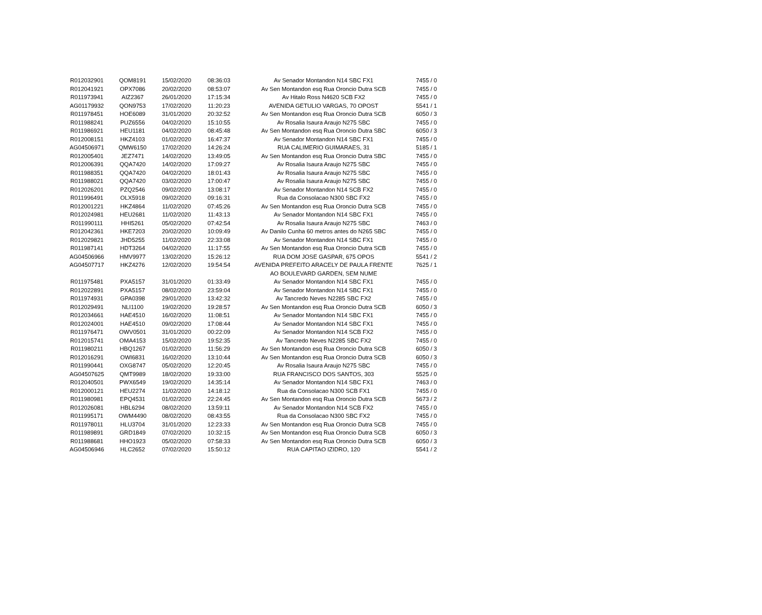| R012032901 | QOM8191 | 15/02/2020 | 08:36:03 | Av Senador Montandon N14 SBC FX1 | 7455 / 0 |
| R012041921 | OPX7086 | 20/02/2020 | 08:53:07 | Av Sen Montandon esq Rua Oroncio Dutra SCB | 7455 / 0 |
| R011973941 | AIZ2367 | 26/01/2020 | 17:15:34 | Av Hitalo Ross N4620 SCB FX2 | 7455 / 0 |
| AG01179932 | QON9753 | 17/02/2020 | 11:20:23 | AVENIDA GETULIO VARGAS, 70 OPOST | 5541 / 1 |
| R011978451 | HOE6089 | 31/01/2020 | 20:32:52 | Av Sen Montandon esq Rua Oroncio Dutra SCB | 6050 / 3 |
| R011988241 | PUZ6556 | 04/02/2020 | 15:10:55 | Av Rosalia Isaura Araujo N275 SBC | 7455 / 0 |
| R011986921 | HEU1181 | 04/02/2020 | 08:45:48 | Av Sen Montandon esq Rua Oroncio Dutra SBC | 6050 / 3 |
| R012008151 | HKZ4103 | 01/02/2020 | 16:47:37 | Av Senador Montandon N14 SBC FX1 | 7455 / 0 |
| AG04506971 | QMW6150 | 17/02/2020 | 14:26:24 | RUA CALIMERIO GUIMARAES, 31 | 5185 / 1 |
| R012005401 | JEZ7471 | 14/02/2020 | 13:49:05 | Av Sen Montandon esq Rua Oroncio Dutra SBC | 7455 / 0 |
| R012006391 | QQA7420 | 14/02/2020 | 17:09:27 | Av Rosalia Isaura Araujo N275 SBC | 7455 / 0 |
| R011988351 | QQA7420 | 04/02/2020 | 18:01:43 | Av Rosalia Isaura Araujo N275 SBC | 7455 / 0 |
| R011988021 | QQA7420 | 03/02/2020 | 17:00:47 | Av Rosalia Isaura Araujo N275 SBC | 7455 / 0 |
| R012026201 | PZQ2546 | 09/02/2020 | 13:08:17 | Av Senador Montandon N14 SCB FX2 | 7455 / 0 |
| R011996491 | OLX5918 | 09/02/2020 | 09:16:31 | Rua da Consolacao N300 SBC FX2 | 7455 / 0 |
| R012001221 | HKZ4864 | 11/02/2020 | 07:45:26 | Av Sen Montandon esq Rua Oroncio Dutra SCB | 7455 / 0 |
| R012024981 | HEU2681 | 11/02/2020 | 11:43:13 | Av Senador Montandon N14 SBC FX1 | 7455 / 0 |
| R011990111 | HHI5261 | 05/02/2020 | 07:42:54 | Av Rosalia Isaura Araujo N275 SBC | 7463 / 0 |
| R012042361 | HKE7203 | 20/02/2020 | 10:09:49 | Av Danilo Cunha 60 metros antes do N265 SBC | 7455 / 0 |
| R012029821 | JHD5255 | 11/02/2020 | 22:33:08 | Av Senador Montandon N14 SBC FX1 | 7455 / 0 |
| R011987141 | HDT3264 | 04/02/2020 | 11:17:55 | Av Sen Montandon esq Rua Oroncio Dutra SCB | 7455 / 0 |
| AG04506966 | HMV9977 | 13/02/2020 | 15:26:12 | RUA DOM JOSE GASPAR, 675 OPOS | 5541 / 2 |
| AG04507717 | HKZ4276 | 12/02/2020 | 19:54:54 | AVENIDA PREFEITO ARACELY DE PAULA FRENTE AO BOULEVARD GARDEN, SEM NUME | 7625 / 1 |
| R011975481 | PXA5157 | 31/01/2020 | 01:33:49 | Av Senador Montandon N14 SBC FX1 | 7455 / 0 |
| R012022891 | PXA5157 | 08/02/2020 | 23:59:04 | Av Senador Montandon N14 SBC FX1 | 7455 / 0 |
| R011974931 | GPA0398 | 29/01/2020 | 13:42:32 | Av Tancredo Neves N2285 SBC FX2 | 7455 / 0 |
| R012029491 | NLI1100 | 19/02/2020 | 19:28:57 | Av Sen Montandon esq Rua Oroncio Dutra SCB | 6050 / 3 |
| R012034661 | HAE4510 | 16/02/2020 | 11:08:51 | Av Senador Montandon N14 SBC FX1 | 7455 / 0 |
| R012024001 | HAE4510 | 09/02/2020 | 17:08:44 | Av Senador Montandon N14 SBC FX1 | 7455 / 0 |
| R011976471 | OWV0501 | 31/01/2020 | 00:22:09 | Av Senador Montandon N14 SCB FX2 | 7455 / 0 |
| R012015741 | OMA4153 | 15/02/2020 | 19:52:35 | Av Tancredo Neves N2285 SBC FX2 | 7455 / 0 |
| R011980211 | HBQ1267 | 01/02/2020 | 11:56:29 | Av Sen Montandon esq Rua Oroncio Dutra SCB | 6050 / 3 |
| R012016291 | OWI6831 | 16/02/2020 | 13:10:44 | Av Sen Montandon esq Rua Oroncio Dutra SCB | 6050 / 3 |
| R011990441 | OXG8747 | 05/02/2020 | 12:20:45 | Av Rosalia Isaura Araujo N275 SBC | 7455 / 0 |
| AG04507625 | QMT9989 | 18/02/2020 | 19:33:00 | RUA FRANCISCO DOS SANTOS, 303 | 5525 / 0 |
| R012040501 | PWX6549 | 19/02/2020 | 14:35:14 | Av Senador Montandon N14 SBC FX1 | 7463 / 0 |
| R012000121 | HEU2274 | 11/02/2020 | 14:18:12 | Rua da Consolacao N300 SCB FX1 | 7455 / 0 |
| R011980981 | EPQ4531 | 01/02/2020 | 22:24:45 | Av Sen Montandon esq Rua Oroncio Dutra SCB | 5673 / 2 |
| R012026081 | HBL6294 | 08/02/2020 | 13:59:11 | Av Senador Montandon N14 SCB FX2 | 7455 / 0 |
| R011995171 | OWM4490 | 08/02/2020 | 08:43:55 | Rua da Consolacao N300 SBC FX2 | 7455 / 0 |
| R011978011 | HLU3704 | 31/01/2020 | 12:23:33 | Av Sen Montandon esq Rua Oroncio Dutra SCB | 7455 / 0 |
| R011989891 | GRD1849 | 07/02/2020 | 10:32:15 | Av Sen Montandon esq Rua Oroncio Dutra SCB | 6050 / 3 |
| R011988681 | HHO1923 | 05/02/2020 | 07:58:33 | Av Sen Montandon esq Rua Oroncio Dutra SCB | 6050 / 3 |
| AG04506946 | HLC2652 | 07/02/2020 | 15:50:12 | RUA CAPITAO IZIDRO, 120 | 5541 / 2 |